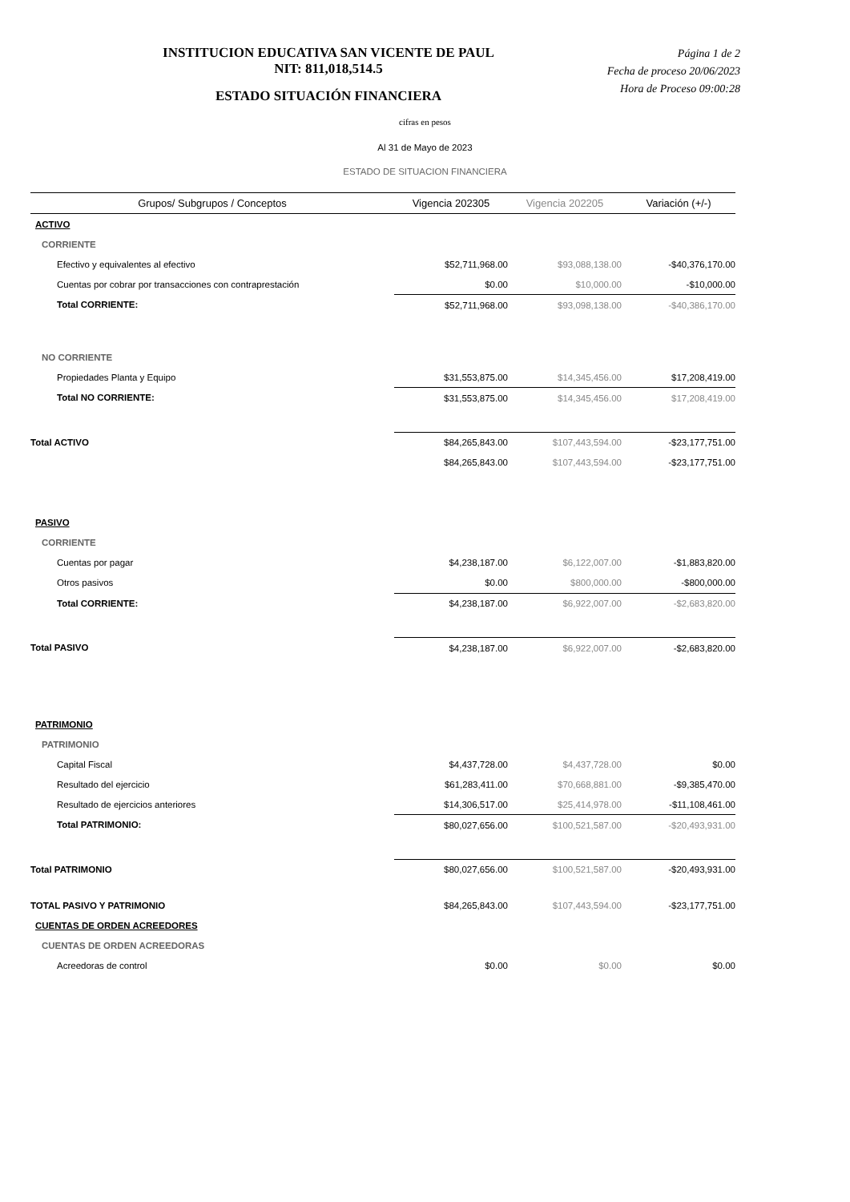INSTITUCION EDUCATIVA SAN VICENTE DE PAUL
NIT: 811,018,514.5
ESTADO SITUACIÓN FINANCIERA
Página 1 de 2
Fecha de proceso 20/06/2023
Hora de Proceso 09:00:28
cifras en pesos
Al 31 de Mayo de 2023
ESTADO DE SITUACION FINANCIERA
| Grupos/ Subgrupos / Conceptos | Vigencia 202305 | Vigencia 202205 | Variación (+/-) |
| --- | --- | --- | --- |
| ACTIVO | | | |
| CORRIENTE | | | |
| Efectivo y equivalentes al efectivo | $52,711,968.00 | $93,088,138.00 | -$40,376,170.00 |
| Cuentas por cobrar por transacciones con contraprestación | $0.00 | $10,000.00 | -$10,000.00 |
| Total CORRIENTE: | $52,711,968.00 | $93,098,138.00 | -$40,386,170.00 |
| NO CORRIENTE | | | |
| Propiedades Planta y Equipo | $31,553,875.00 | $14,345,456.00 | $17,208,419.00 |
| Total NO CORRIENTE: | $31,553,875.00 | $14,345,456.00 | $17,208,419.00 |
| Total ACTIVO | $84,265,843.00 | $107,443,594.00 | -$23,177,751.00 |
| | $84,265,843.00 | $107,443,594.00 | -$23,177,751.00 |
| PASIVO | | | |
| CORRIENTE | | | |
| Cuentas por pagar | $4,238,187.00 | $6,122,007.00 | -$1,883,820.00 |
| Otros pasivos | $0.00 | $800,000.00 | -$800,000.00 |
| Total CORRIENTE: | $4,238,187.00 | $6,922,007.00 | -$2,683,820.00 |
| Total PASIVO | $4,238,187.00 | $6,922,007.00 | -$2,683,820.00 |
| PATRIMONIO | | | |
| PATRIMONIO | | | |
| Capital Fiscal | $4,437,728.00 | $4,437,728.00 | $0.00 |
| Resultado del ejercicio | $61,283,411.00 | $70,668,881.00 | -$9,385,470.00 |
| Resultado de ejercicios anteriores | $14,306,517.00 | $25,414,978.00 | -$11,108,461.00 |
| Total PATRIMONIO: | $80,027,656.00 | $100,521,587.00 | -$20,493,931.00 |
| Total PATRIMONIO | $80,027,656.00 | $100,521,587.00 | -$20,493,931.00 |
| TOTAL PASIVO Y PATRIMONIO | $84,265,843.00 | $107,443,594.00 | -$23,177,751.00 |
| CUENTAS DE ORDEN ACREEDORES | | | |
| CUENTAS DE ORDEN ACREEDORAS | | | |
| Acreedoras de control | $0.00 | $0.00 | $0.00 |